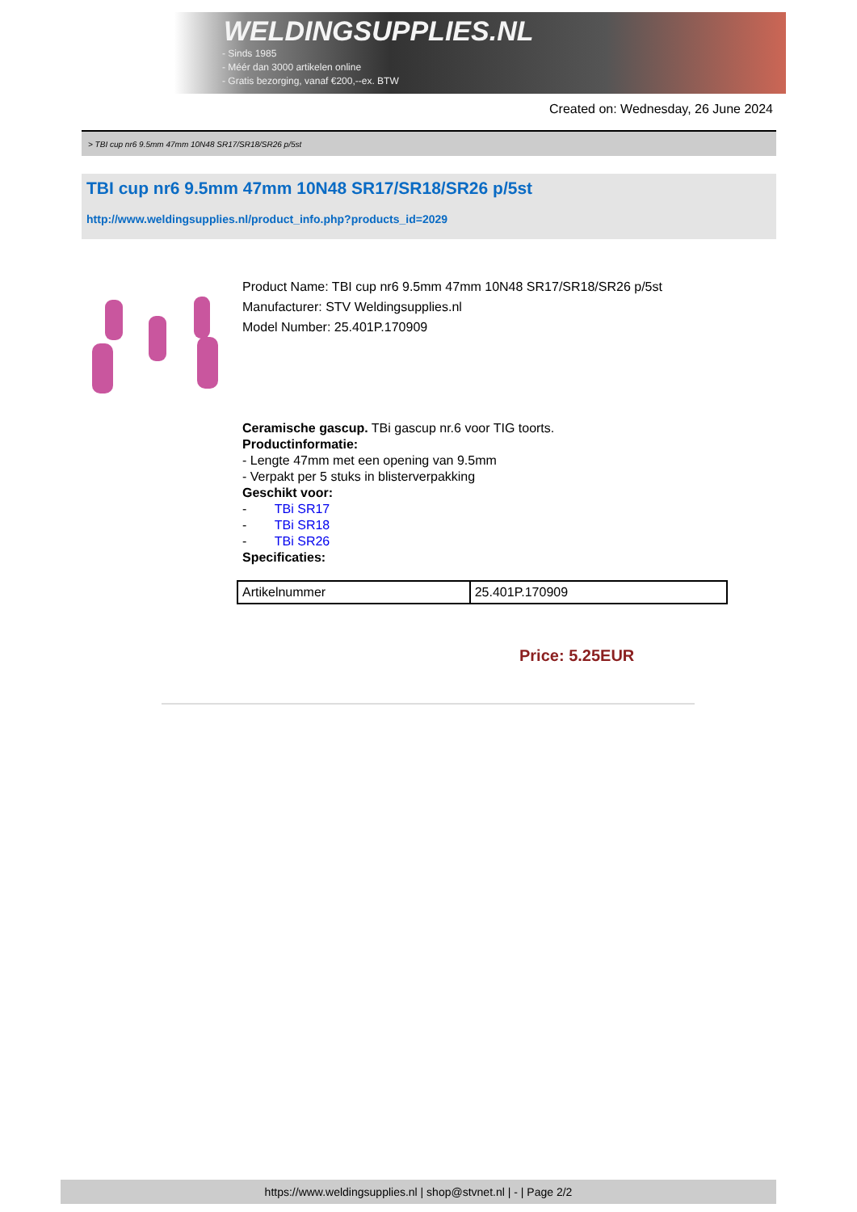WELDINGSUPPLIES.NL
- Sinds 1985
- Méér dan 3000 artikelen online
- Gratis bezorging, vanaf €200,--ex. BTW
Created on: Wednesday, 26 June 2024
> TBI cup nr6 9.5mm 47mm 10N48 SR17/SR18/SR26 p/5st
TBI cup nr6 9.5mm 47mm 10N48 SR17/SR18/SR26 p/5st
http://www.weldingsupplies.nl/product_info.php?products_id=2029
Product Name: TBI cup nr6 9.5mm 47mm 10N48 SR17/SR18/SR26 p/5st
Manufacturer: STV Weldingsupplies.nl
Model Number: 25.401P.170909
Ceramische gascup. TBi gascup nr.6 voor TIG toorts.
Productinformatie:
- Lengte 47mm met een opening van 9.5mm
- Verpakt per 5 stuks in blisterverpakking
Geschikt voor:
- TBi SR17
- TBi SR18
- TBi SR26
Specificaties:
| Artikelnummer | 25.401P.170909 |
Price: 5.25EUR
https://www.weldingsupplies.nl | shop@stvnet.nl | - | Page 2/2